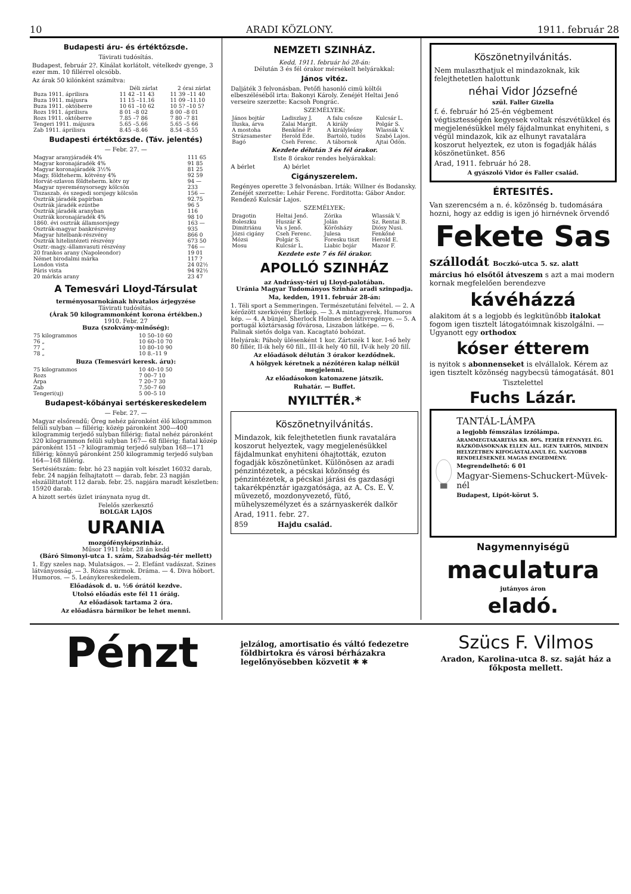10 ARADI KÖZLONY. 1911. február 28
Budapesti áru- és értéktőzsde.
Távirati tudósítás.
Budapest, február 2?. Kínálat korlátolt, vételkedv gyenge, 3 ezer mm. 10 fillérrel olcsóbb.
Az árak 50 kilónként számítva:
| | Déli zárlat | 2 órai zárlat |
| --- | --- | --- |
| Buza 1911. áprilisra | 11 42 –11 43 | 11 39 –11 40 |
| Buza 1911. májusra | 11 15 –11.16 | 11 09 –11.10 |
| Buza 1911. októberre | 10 61 –10 62 | 10 5? –10 5? |
| Rozs 1911. áprilisra | 8 01 –8 02 | 8 00 –8 01 |
| Rozs 1911. októberre | 7.85 –7 86 | 7 80 –7 81 |
| Tengeri 1911. májusra | 5.65 –5.66 | 5.65 –5 66 |
| Zab 1911. áprilisra | 8.45 –8.46 | 8.54 –8.55 |
Budapesti értéktőzsde. (Táv. jelentés)
— Febr. 27. —
| Magyar aranyjáradék 4% | 111 65 |
| Magyar koronajáradék 4% | 91 85 |
| Magyar koronajáradék 3½% | 81 25 |
| Magy. földteherm. kötvény 4% | 92 59 |
| Horvát-szlavon földteherm. kötv ny | 94 — |
| Magyar nyereménysorsegy kölcsön | 233 |
| Tiszaszab. és szegedi sorsjegy kölcsön | 156 — |
| Osztrák járadék papírban | 92.75 |
| Osztrák járadék ezüstbe | 96 5 |
| Osztrák járadék aranyban | 116 |
| Osztrák koronajáradék 4% | 98 10 |
| 1860. évi osztrák államsorsjegy | 163 — |
| Osztrák-magyar bankrészvény | 935 |
| Magyar hitelbank-részvény | 866 0 |
| Osztrák hitelintézeti részvény | 673 50 |
| Osztr.-magy.-államvasuti részvény | 746 — |
| 20 frankos arany (Napoleondor) | 19 01 |
| Német birodalmi márka | 117 ? |
| London vista | 24 02½ |
| Páris vista | 94 92½ |
| 20 márkás arany | 23 47 |
A Temesvári Lloyd-Társulat
terményosarnokának hivatalos árjegyzése
Távirati tudósítás.
(Árak 50 kilogrammonként korona értékben.)
1910. Febr. 27
Buza (szokvány-minőség):
| 75 kilogrammos | 10 50–10 60 |
| 76 „ | 10 60–10 70 |
| 77 „ | 10 80–10 90 |
| 78 „ | 10 8.–11 9 |
Buza (Temesvári keresk. áru):
| 75 kilogrammos | 10 40–10 50 |
| Rozs | 7 00–7 10 |
| Árpa | 7 20–7 30 |
| Zab | 7.50–7 60 |
| Tengeri(uj) | 5 00–5 10 |
Budapest-kőbányai sertéskereskedelem
— Febr. 27. —
Magyar elsőrendű; Öreg nehéz páronként élő kilogrammon felüli sulyban — fillérig; közép páronként 300—400 kilogrammig terjedő sulyban fillérig; fiatal nehéz páronként 320 kilogrammon felüli sulyban 167— 68 fillérig; fiatal közép páronként 151 –? kilogrammig terjedő sulyban 168—171 fillérig; könnyű páronként 250 kilogrammig terjedő sulyban 164—168 fillérig.
Sertésiétszám: febr. hó 23 napján volt készlet 16032 darab, febr. 24 napján felhajtatott — darab, febr. 23 napján elszállíttatott 112 darab. febr. 25. napjára maradt készletben: 15920 darab.
A hizott sertés üzlet iránynata nyug dt.
Felelős szerkesztő
BOLGÁR LAJOS
URANIA
mozgófényképszinház.
Műsor 1911 febr. 28 án kedd
(Báró Simonyi-utca 1. szám, Szabadság-tér mellett)
1. Egy szeles nap. Mulatságos. — 2. Elefánt vadászat. Szines látványosság. — 3. Rózsa szirmok. Dráma. — 4. Diva hóbort. Humoros. — 5. Leánykereskedelem.
Előadások d. u. ½6 órától kezdve.
Utolsó előadás este fél 11 óráig.
Az előadások tartama 2 óra.
Az előadásra bármikor be lehet menni.
NEMZETI SZINHÁZ.
Kedd, 1911. február hó 28-án:
Délután 3 és fél órakor mérsékelt helyárakkal:
János vitéz.
Daljáték 3 felvonásban. Petőfi hasonló cimü költői elbeszéléséből irta: Bakonyi Károly. Zenéjét Heltai Jenő verseire szerzette: Kacsoh Pongrác.
SZEMÉLYEK:
| János bojtár | Ladiszlay J. | A falu csősze | Kulcsár L. |
| Iluska, árva | Zalai Margit. | A király | Polgár S. |
| A mostoha | Benkőné P. | A királyleány | Wlassák V. |
| Strázsamester | Herold Ede. | Bartoló, tudós | Szabó Lajos. |
| Bagó | Cseh Ferenc. | A tábornok | Ajtai Ödön. |
Kezdete délután 3 és fél órakor.
Este 8 órakor rendes helyárakkal:
A bérlet A) bérlet
Cigányszerelem.
Regényes operette 3 felvonásban. Irták: Willner és Bodansky. Zenéjét szerzette: Lehár Ferenc. Forditotta: Gábor Andor. Rendező Kulcsár Lajos.
SZEMÉLYEK:
| Dragotin | Heltai Jenő. | Zórika | Wlassák V. |
| Boleszku | Huszár K | Jolán | Sz. Rentai B. |
| Dimitriánu | Va s Jenő. | Körösházy | Diósy Nusi. |
| Józsi cigány | Cseh Ferenc. | Julesa | Fenkőné |
| Mózsi | Polgár S. | Foresku tiszt | Herold E. |
| Mosu | Kulcsár L. | Liabic bojár | Mazor F. |
Kezdete este 7 és fél órakor.
APOLLÓ SZINHÁZ
az Andrássy-téri uj Lloyd-palotában.
Uránia Magyar Tudományos Szinház aradi szinpadja.
Ma, kedden, 1911. február 28-án:
1. Téli sport a Semmeringen. Természetutáni felvétel. — 2. A kérőzött szerkövény Életkép. — 3. A mintagyerek. Humoros kép. — 4. A bünjel. Sherlock Holmes detektivregénye. — 5. A portugál köztársaság fővárosa, Liszabon látképe. — 6. Palinak sietős dolga van. Kacagtató bohózat.
Helyárak: Páholy ülésenként 1 kor. Zártszék 1 kor. I-ső hely 80 fillér, II-ik hely 60 fill., III-ik hely 40 fill, IV-ik hely 20 fill.
Az előadások délután 3 órakor kezdődnek.
A hölgyek kéretnek a nézőtéren kalap nélkül megjelenni.
Az előadásokon katonazene játszik.
Ruhatár. — Buffet.
NYILTTÉR.*
Köszönetnyilvánitás.
Mindazok, kik felejthetetlen fiunk ravatalára koszorut helyeztek, vagy megjelenésükkel fájdalmunkat enyhiteni óhajtották, ezuton fogadják köszönetünket. Különösen az aradi pénzintézetek, a pécskai közönség és pénzintézetek, a pécskai járási és gazdasági takarékpénztár igazgatósága, az A. Cs. E. V. müvezető, mozdonyvezető, fütő, mühelyszemélyzet és a szárnyaskerék dalkör
Arad, 1911. febr. 27.
859 Hajdu család.
Köszönetnyilvánitás.
Nem mulaszthatjuk el mindazoknak, kik felejthetetlen halottunk
néhai Vidor Józsefné
szül. Faller Gizella
f. é. február hó 25-én végbement végtisztességén kegyesek voltak részvétükkel és megjelenésükkel mély fájdalmunkat enyhiteni, s végül mindazok, kik az elhunyt ravatalára koszorut helyeztek, ez uton is fogadják hálás köszönetünket. 856
Arad, 1911. február hó 28.
A gyászoló Vidor és Faller család.
ÉRTESITÉS.
Van szerencsém a n. é. közönség b. tudomására hozni, hogy az eddig is igen jó hirnévnek örvendő
Fekete Sas
szállodát Boczkó-utca 5. sz. alatt
március hó elsőtől átveszem s azt a mai modern kornak megfelelően berendezve
kávéházzá
alakitom át s a legjobb és legkitünőbb italokat fogom igen tisztelt látogatóimnak kiszolgálni. — Ugyanott egy orthodox
kóser étterem
is nyitok s abonnenseket is elvállalok. Kérem az igen tisztelt közönség nagybecsü támogatását. 801
Tisztelettel
Fuchs Lázár.
TANTÁL-LÁMPA
a legjobb fémszálas izzólámpa.
ÁRAMMEGTAKARITÁS KB. 80%. FEHÉR FÉNNYEL ÉG. RÁZKÓDÁSOKNAK ELLEN ÁLL. IGEN TARTÓS, MINDEN HELYZETBEN KIFOGÁSTALANUL ÉG. NAGYOBB RENDELÉSEKNÉL MAGAS ENGEDMÉNY.
Megrendelhető: 6 01
Magyar-Siemens-Schuckert-Müvek-nél
Budapest, Lipót-körut 5.
Nagymennyiségü
maculatura
jutányos áron
eladó.
Pénzt
jelzálog, amortisatio és váltó fedezetre földbirtokra és városi bérházakra legelőnyösebben közvetit ✱ ✱
Szücs F. Vilmos
Aradon, Karolina-utca 8. sz. saját ház a főkposta mellett.